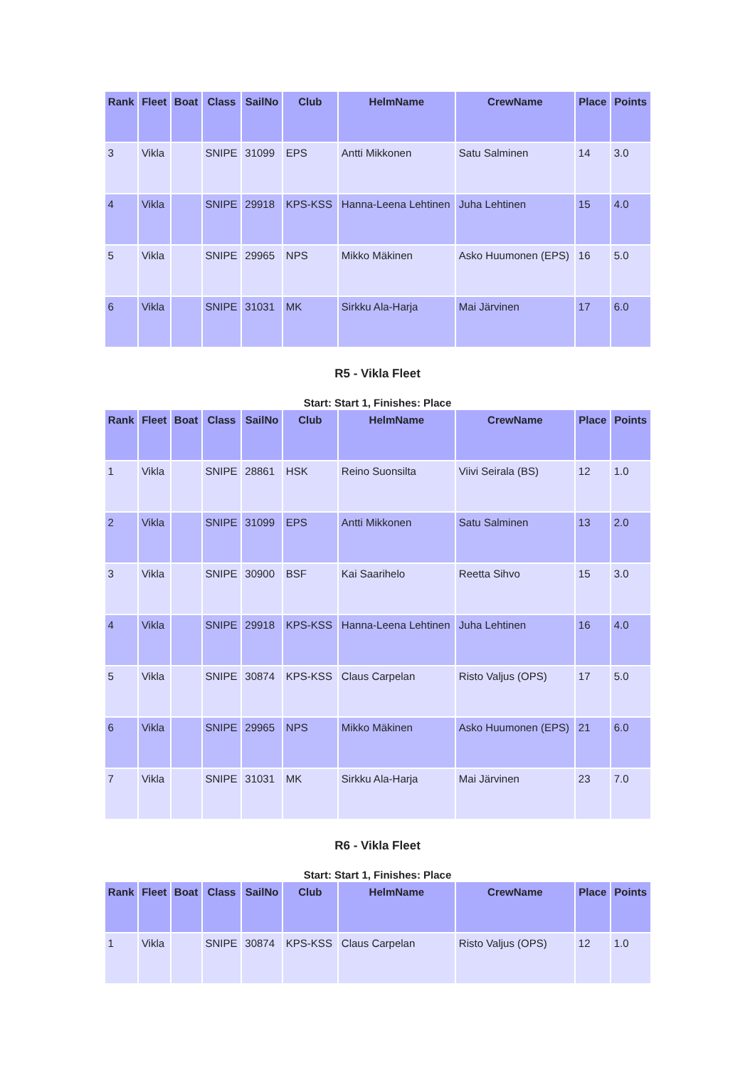| Rank | Fleet | Boat | Class | SailNo | Club | HelmName | CrewName | Place | Points |
| --- | --- | --- | --- | --- | --- | --- | --- | --- | --- |
| 3 | Vikla | | SNIPE | 31099 | EPS | Antti Mikkonen | Satu Salminen | 14 | 3.0 |
| 4 | Vikla | | SNIPE | 29918 | KPS-KSS | Hanna-Leena Lehtinen | Juha Lehtinen | 15 | 4.0 |
| 5 | Vikla | | SNIPE | 29965 | NPS | Mikko Mäkinen | Asko Huumonen (EPS) | 16 | 5.0 |
| 6 | Vikla | | SNIPE | 31031 | MK | Sirkku Ala-Harja | Mai Järvinen | 17 | 6.0 |
R5 - Vikla Fleet
Start: Start 1, Finishes: Place
| Rank | Fleet | Boat | Class | SailNo | Club | HelmName | CrewName | Place | Points |
| --- | --- | --- | --- | --- | --- | --- | --- | --- | --- |
| 1 | Vikla | | SNIPE | 28861 | HSK | Reino Suonsilta | Viivi Seirala (BS) | 12 | 1.0 |
| 2 | Vikla | | SNIPE | 31099 | EPS | Antti Mikkonen | Satu Salminen | 13 | 2.0 |
| 3 | Vikla | | SNIPE | 30900 | BSF | Kai Saarihelo | Reetta Sihvo | 15 | 3.0 |
| 4 | Vikla | | SNIPE | 29918 | KPS-KSS | Hanna-Leena Lehtinen | Juha Lehtinen | 16 | 4.0 |
| 5 | Vikla | | SNIPE | 30874 | KPS-KSS | Claus Carpelan | Risto Valjus (OPS) | 17 | 5.0 |
| 6 | Vikla | | SNIPE | 29965 | NPS | Mikko Mäkinen | Asko Huumonen (EPS) | 21 | 6.0 |
| 7 | Vikla | | SNIPE | 31031 | MK | Sirkku Ala-Harja | Mai Järvinen | 23 | 7.0 |
R6 - Vikla Fleet
Start: Start 1, Finishes: Place
| Rank | Fleet | Boat | Class | SailNo | Club | HelmName | CrewName | Place | Points |
| --- | --- | --- | --- | --- | --- | --- | --- | --- | --- |
| 1 | Vikla | | SNIPE | 30874 | KPS-KSS | Claus Carpelan | Risto Valjus (OPS) | 12 | 1.0 |